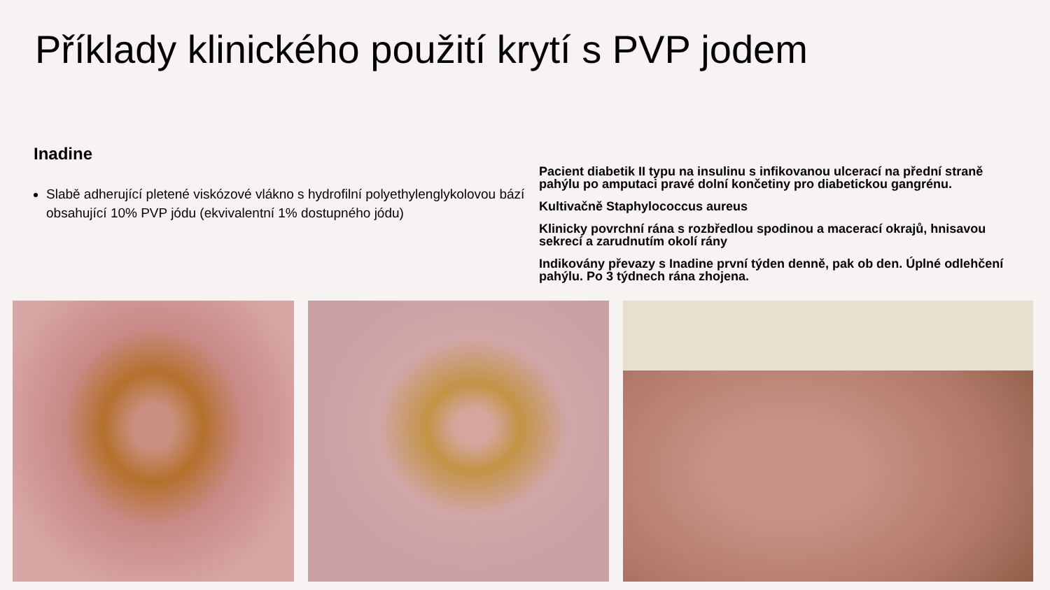Příklady klinického použití krytí s PVP jodem
Inadine
Slabě adherující pletené viskózové vlákno s hydrofilní polyethylenglykolovou bází obsahující 10% PVP jódu (ekvivalentní 1% dostupného jódu)
Pacient diabetik II typu na insulinu s infikovanou ulcerací na přední straně pahýlu po amputaci pravé dolní končetiny pro diabetickou gangrénu.
Kultivačně Staphylococcus aureus
Klinicky povrchní rána s rozbředlou spodinou a macerací okrajů, hnisavou sekrecí a zarudnutím okolí rány
Indikovány převazy s Inadine první týden denně, pak ob den. Úplné odlehčení pahýlu. Po 3 týdnech rána zhojena.